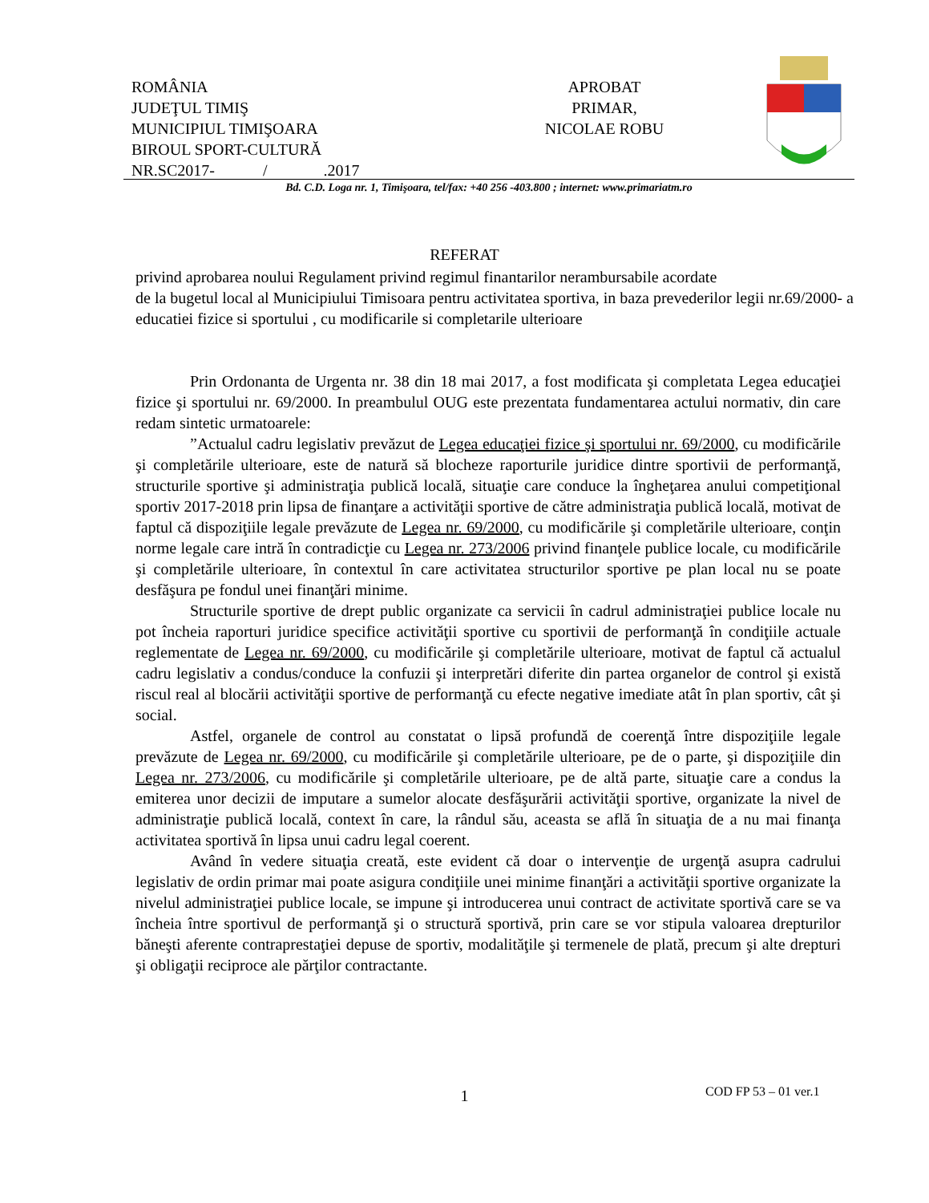ROMÂNIA
JUDEŢUL TIMIŞ
MUNICIPIUL TIMIŞOARA
BIROUL SPORT-CULTURĂ
NR.SC2017- / .2017
APROBAT
PRIMAR,
NICOLAE ROBU
Bd. C.D. Loga nr. 1, Timişoara, tel/fax: +40 256 -403.800 ; internet: www.primariatm.ro
REFERAT
privind aprobarea noului Regulament privind regimul finantarilor nerambursabile acordate
de la bugetul local al Municipiului Timisoara pentru activitatea sportiva, in baza prevederilor legii nr.69/2000- a educatiei fizice si sportului , cu modificarile si completarile ulterioare
Prin Ordonanta de Urgenta nr. 38 din 18 mai 2017, a fost modificata şi completata Legea educaţiei fizice şi sportului nr. 69/2000. In preambulul OUG este prezentata fundamentarea actului normativ, din care redam sintetic urmatoarele:
”Actualul cadru legislativ prevăzut de Legea educaţiei fizice şi sportului nr. 69/2000, cu modificările şi completările ulterioare, este de natură să blocheze raporturile juridice dintre sportivii de performanţă, structurile sportive şi administraţia publică locală, situaţie care conduce la îngheţarea anului competiţional sportiv 2017-2018 prin lipsa de finanţare a activităţii sportive de către administraţia publică locală, motivat de faptul că dispoziţiile legale prevăzute de Legea nr. 69/2000, cu modificările şi completările ulterioare, conţin norme legale care intră în contradicţie cu Legea nr. 273/2006 privind finanţele publice locale, cu modificările şi completările ulterioare, în contextul în care activitatea structurilor sportive pe plan local nu se poate desfăşura pe fondul unei finanţări minime.
Structurile sportive de drept public organizate ca servicii în cadrul administraţiei publice locale nu pot încheia raporturi juridice specifice activităţii sportive cu sportivii de performanţă în condiţiile actuale reglementate de Legea nr. 69/2000, cu modificările şi completările ulterioare, motivat de faptul că actualul cadru legislativ a condus/conduce la confuzii şi interpretări diferite din partea organelor de control şi există riscul real al blocării activităţii sportive de performanţă cu efecte negative imediate atât în plan sportiv, cât şi social.
Astfel, organele de control au constatat o lipsă profundă de coerenţă între dispoziţiile legale prevăzute de Legea nr. 69/2000, cu modificările şi completările ulterioare, pe de o parte, şi dispoziţiile din Legea nr. 273/2006, cu modificările şi completările ulterioare, pe de altă parte, situaţie care a condus la emiterea unor decizii de imputare a sumelor alocate desfăşurării activităţii sportive, organizate la nivel de administraţie publică locală, context în care, la rândul său, aceasta se află în situaţia de a nu mai finanţa activitatea sportivă în lipsa unui cadru legal coerent.
Având în vedere situaţia creată, este evident că doar o intervenţie de urgenţă asupra cadrului legislativ de ordin primar mai poate asigura condiţiile unei minime finanţări a activităţii sportive organizate la nivelul administraţiei publice locale, se impune şi introducerea unui contract de activitate sportivă care se va încheia între sportivul de performanţă şi o structură sportivă, prin care se vor stipula valoarea drepturilor băneşti aferente contraprestaţiei depuse de sportiv, modalităţile şi termenele de plată, precum şi alte drepturi şi obligaţii reciproce ale părţilor contractante.
1 COD FP 53 – 01 ver.1